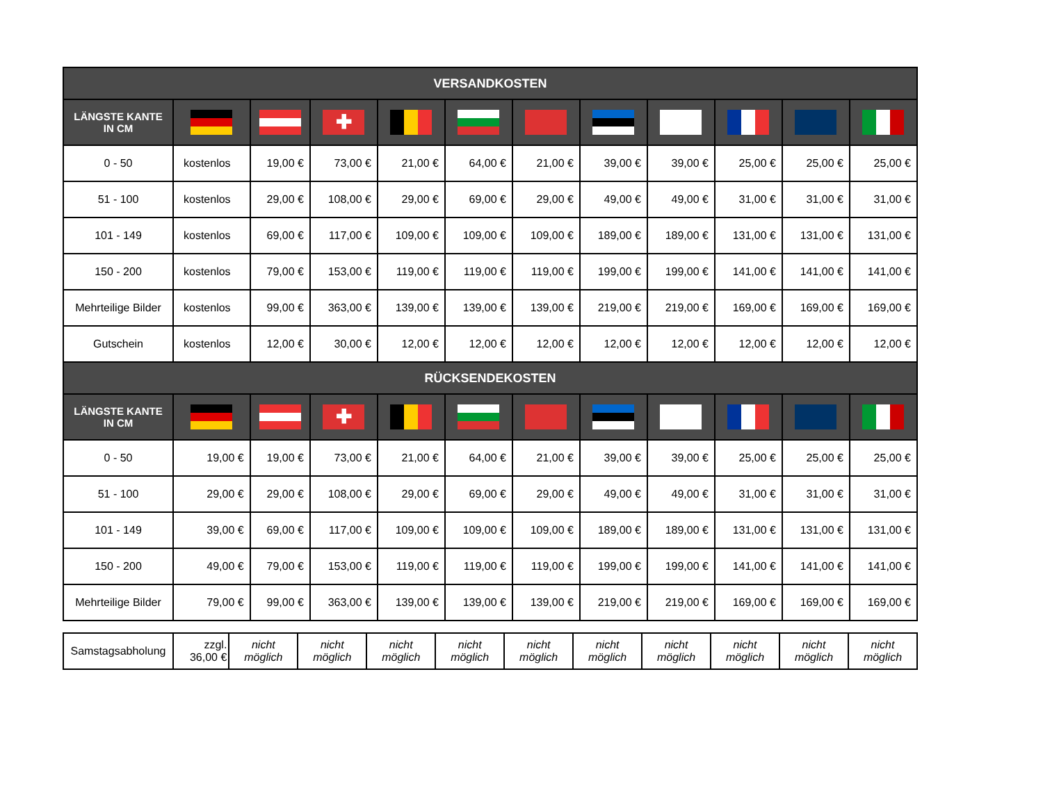| VERSANDKOSTEN | | | | | | | | | | | |
| --- | --- | --- | --- | --- | --- | --- | --- | --- | --- | --- | --- |
| LÄNGSTE KANTE IN CM | | | ✚ | | | | | | | | |
| 0 - 50 | kostenlos | 19,00 € | 73,00 € | 21,00 € | 64,00 € | 21,00 € | 39,00 € | 39,00 € | 25,00 € | 25,00 € | 25,00 € |
| 51 - 100 | kostenlos | 29,00 € | 108,00 € | 29,00 € | 69,00 € | 29,00 € | 49,00 € | 49,00 € | 31,00 € | 31,00 € | 31,00 € |
| 101 - 149 | kostenlos | 69,00 € | 117,00 € | 109,00 € | 109,00 € | 109,00 € | 189,00 € | 189,00 € | 131,00 € | 131,00 € | 131,00 € |
| 150 - 200 | kostenlos | 79,00 € | 153,00 € | 119,00 € | 119,00 € | 119,00 € | 199,00 € | 199,00 € | 141,00 € | 141,00 € | 141,00 € |
| Mehrteilige Bilder | kostenlos | 99,00 € | 363,00 € | 139,00 € | 139,00 € | 139,00 € | 219,00 € | 219,00 € | 169,00 € | 169,00 € | 169,00 € |
| Gutschein | kostenlos | 12,00 € | 30,00 € | 12,00 € | 12,00 € | 12,00 € | 12,00 € | 12,00 € | 12,00 € | 12,00 € | 12,00 € |
| RÜCKSENDEKOSTEN | | | | | | | | | | | |
| LÄNGSTE KANTE IN CM | | | ✚ | | | | | | | | |
| 0 - 50 | 19,00 € | 19,00 € | 73,00 € | 21,00 € | 64,00 € | 21,00 € | 39,00 € | 39,00 € | 25,00 € | 25,00 € | 25,00 € |
| 51 - 100 | 29,00 € | 29,00 € | 108,00 € | 29,00 € | 69,00 € | 29,00 € | 49,00 € | 49,00 € | 31,00 € | 31,00 € | 31,00 € |
| 101 - 149 | 39,00 € | 69,00 € | 117,00 € | 109,00 € | 109,00 € | 109,00 € | 189,00 € | 189,00 € | 131,00 € | 131,00 € | 131,00 € |
| 150 - 200 | 49,00 € | 79,00 € | 153,00 € | 119,00 € | 119,00 € | 119,00 € | 199,00 € | 199,00 € | 141,00 € | 141,00 € | 141,00 € |
| Mehrteilige Bilder | 79,00 € | 99,00 € | 363,00 € | 139,00 € | 139,00 € | 139,00 € | 219,00 € | 219,00 € | 169,00 € | 169,00 € | 169,00 € |
| Samstagsabholung | zzgl. 36,00 € | nicht möglich | nicht möglich | nicht möglich | nicht möglich | nicht möglich | nicht möglich | nicht möglich | nicht möglich | nicht möglich | nicht möglich |